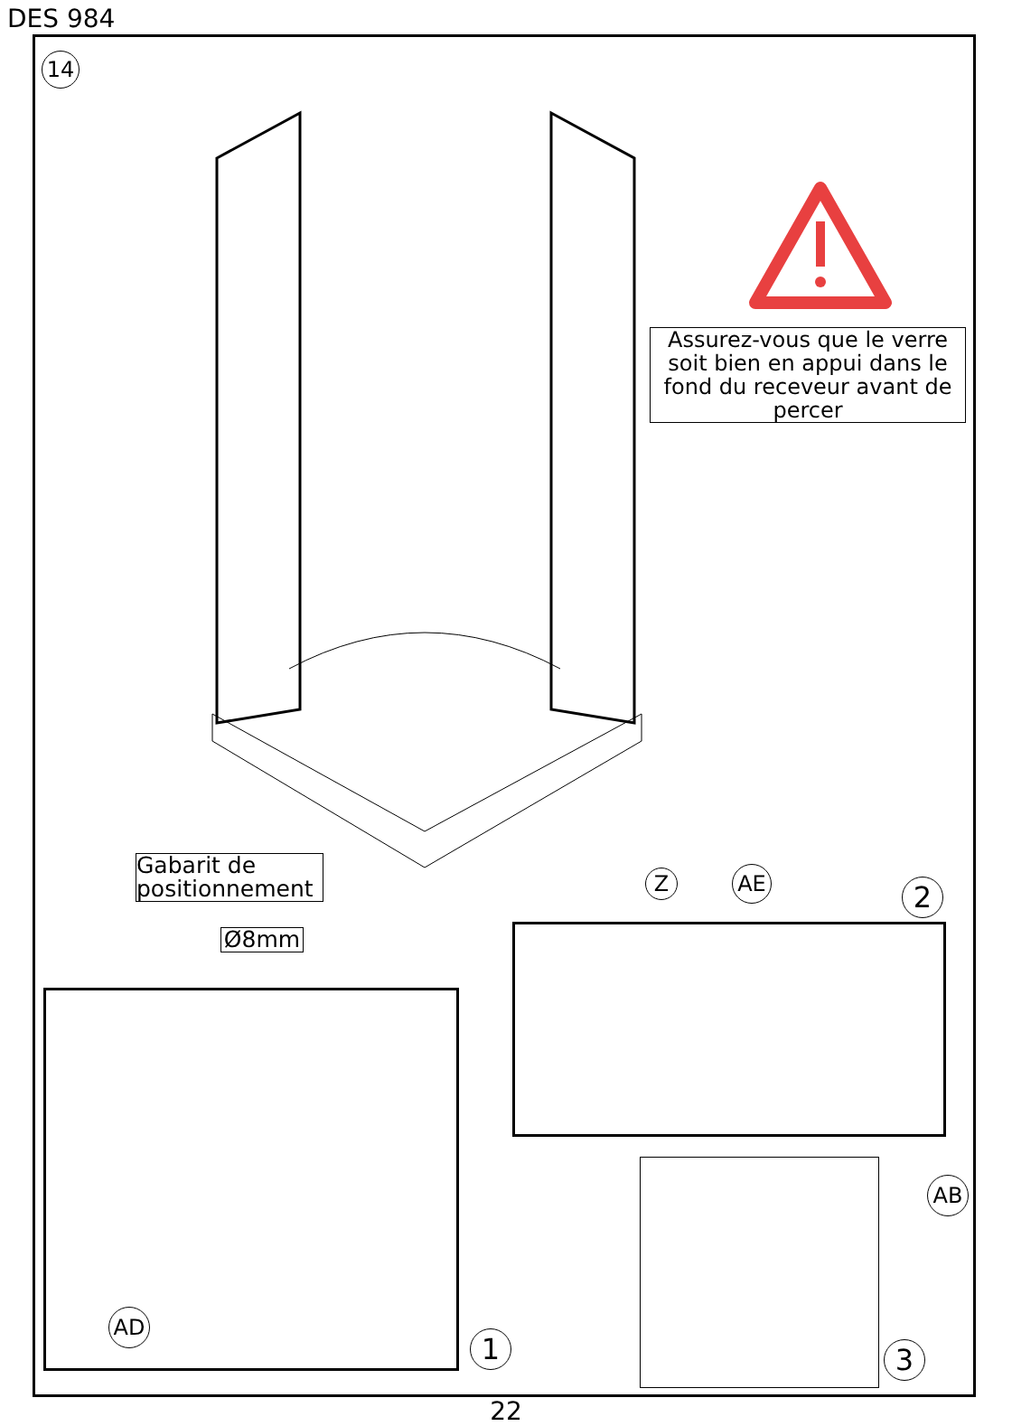DES 984
14
Assurez-vous que le verre soit bien en appui dans le fond du receveur avant de percer
Gabarit de positionnement
Ø8mm
AD
1
Z AE 2
AB
3
22